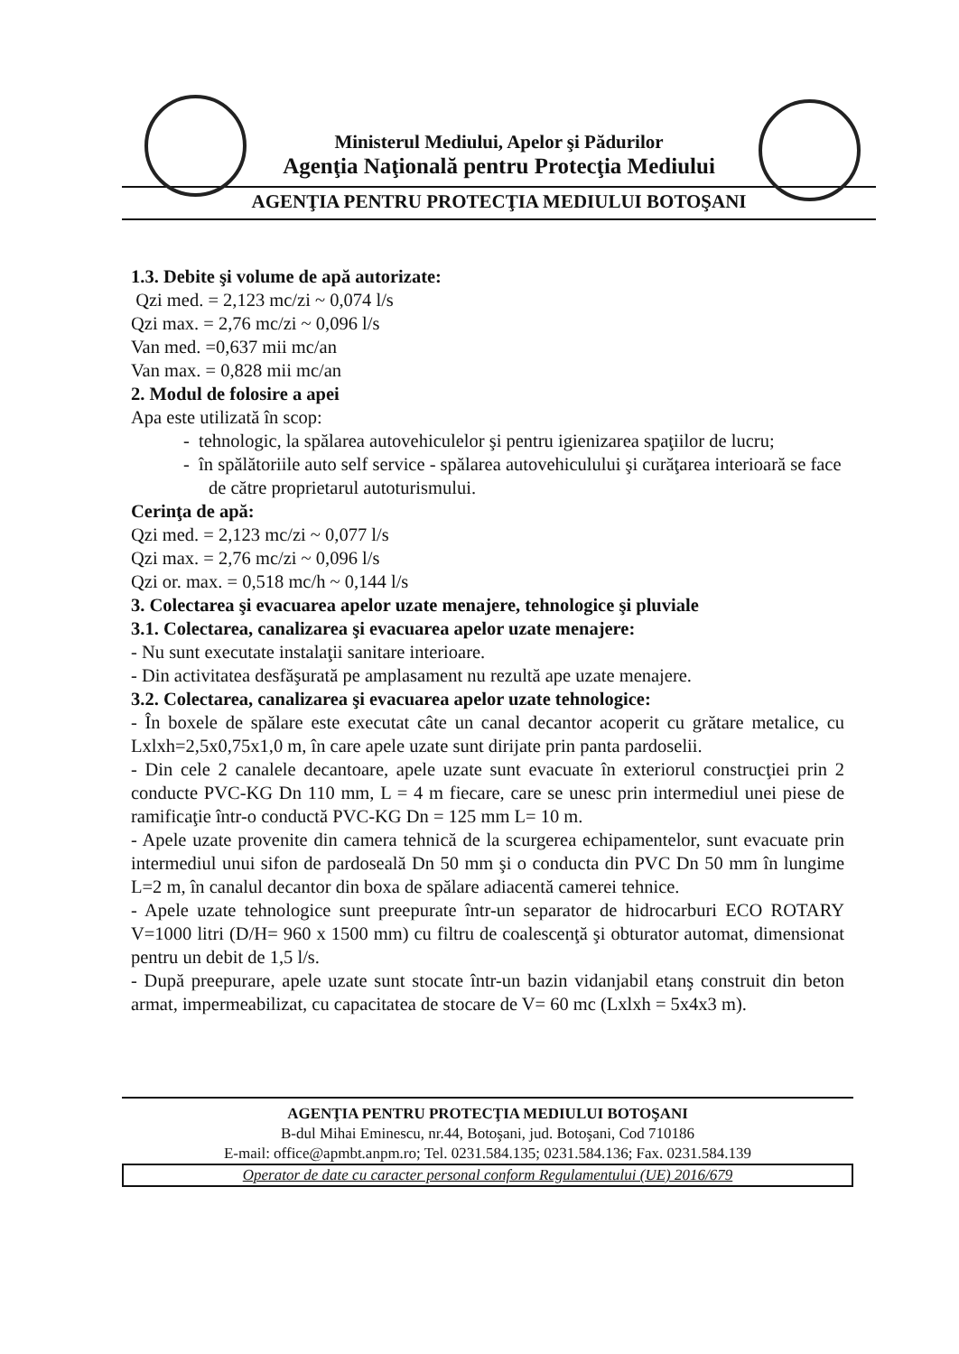Ministerul Mediului, Apelor şi Pădurilor
Agenţia Naţională pentru Protecţia Mediului
AGENŢIA PENTRU PROTECŢIA MEDIULUI BOTOŞANI
1.3. Debite şi volume de apă autorizate:
Qzi med. = 2,123 mc/zi ~ 0,074 l/s
Qzi max. = 2,76 mc/zi ~ 0,096 l/s
Van med. =0,637 mii mc/an
Van max. = 0,828 mii mc/an
2. Modul de folosire a apei
Apa este utilizată în scop:
- tehnologic, la spălarea autovehiculelor şi pentru igienizarea spaţiilor de lucru;
- în spălătoriile auto self service - spălarea autovehiculului şi curăţarea interioară se face de către proprietarul autoturismului.
Cerinţa de apă:
Qzi med. = 2,123 mc/zi ~ 0,077 l/s
Qzi max. = 2,76 mc/zi ~ 0,096 l/s
Qzi or. max. = 0,518 mc/h ~ 0,144 l/s
3. Colectarea şi evacuarea apelor uzate menajere, tehnologice şi pluviale
3.1. Colectarea, canalizarea şi evacuarea apelor uzate menajere:
- Nu sunt executate instalaţii sanitare interioare.
- Din activitatea desfăşurată pe amplasament nu rezultă ape uzate menajere.
3.2. Colectarea, canalizarea şi evacuarea apelor uzate tehnologice:
- În boxele de spălare este executat câte un canal decantor acoperit cu grătare metalice, cu Lxlxh=2,5x0,75x1,0 m, în care apele uzate sunt dirijate prin panta pardoselii.
- Din cele 2 canalele decantoare, apele uzate sunt evacuate în exteriorul construcţiei prin 2 conducte PVC-KG Dn 110 mm, L = 4 m fiecare, care se unesc prin intermediul unei piese de ramificaţie într-o conductă PVC-KG Dn = 125 mm L= 10 m.
- Apele uzate provenite din camera tehnică de la scurgerea echipamentelor, sunt evacuate prin intermediul unui sifon de pardoseală Dn 50 mm şi o conducta din PVC Dn 50 mm în lungime L=2 m, în canalul decantor din boxa de spălare adiacentă camerei tehnice.
- Apele uzate tehnologice sunt preepurate într-un separator de hidrocarburi ECO ROTARY V=1000 litri (D/H= 960 x 1500 mm) cu filtru de coalescenţă şi obturator automat, dimensionat pentru un debit de 1,5 l/s.
- După preepurare, apele uzate sunt stocate într-un bazin vidanjabil etanş construit din beton armat, impermeabilizat, cu capacitatea de stocare de V= 60 mc (Lxlxh = 5x4x3 m).
AGENŢIA PENTRU PROTECŢIA MEDIULUI BOTOŞANI
B-dul Mihai Eminescu, nr.44, Botoşani, jud. Botoşani, Cod 710186
E-mail: office@apmbt.anpm.ro; Tel. 0231.584.135; 0231.584.136; Fax. 0231.584.139
Operator de date cu caracter personal conform Regulamentului (UE) 2016/679